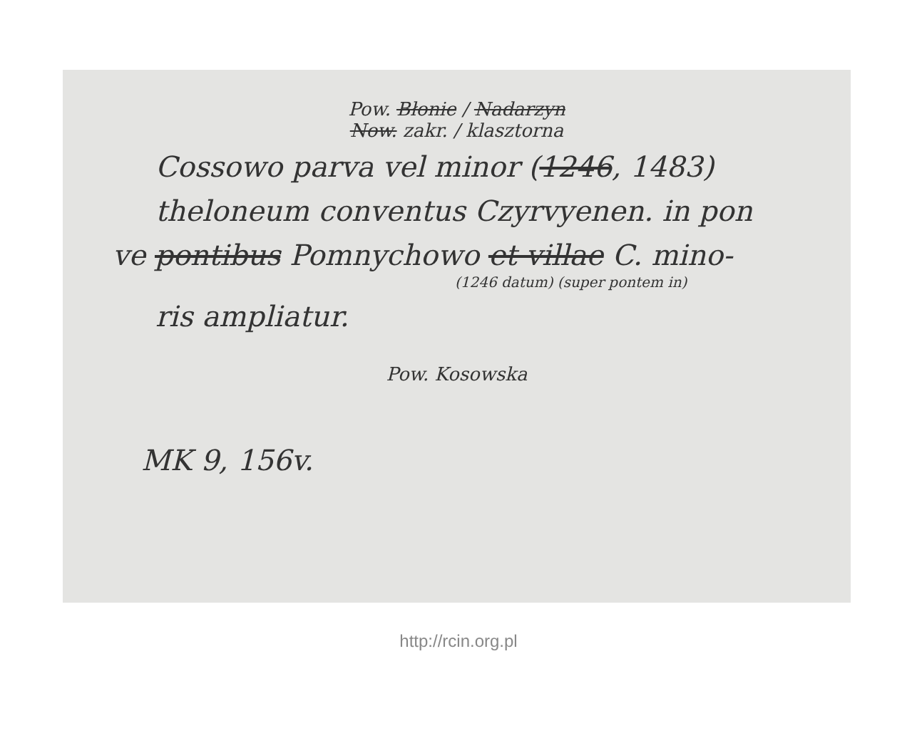Pow. Błonie / Nadarzyn
Now. zakr. / klasztorna
Cossowo parva vel minor (1246, 1483)
theloneum conventus Czyrvyenen. in pon
ve pontibus Pomnychowo et villae C. mino-
(1246 datum) (super pontem in)
ris ampliatur.
Pow. Kosowska
MK 9, 156v.
http://rcin.org.pl